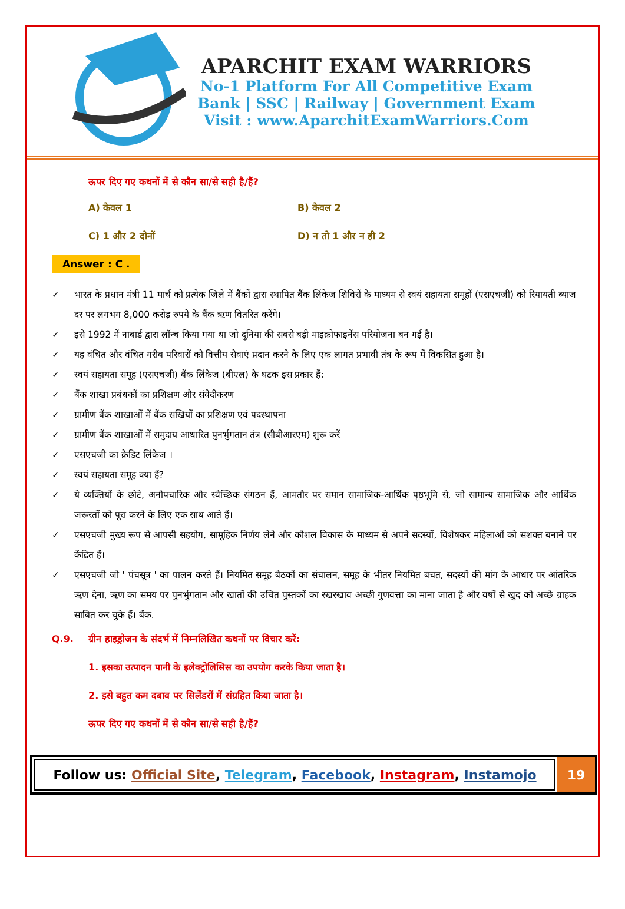APARCHIT EXAM WARRIORS
No-1 Platform For All Competitive Exam
Bank | SSC | Railway | Government Exam
Visit : www.AparchitExamWarriors.Com
ऊपर दिए गए कथनों में से कौन सा/से सही है/हैं?
A) केवल 1
B) केवल 2
C) 1 और 2 दोनों
D) न तो 1 और न ही 2
Answer : C .
✓ भारत के प्रधान मंत्री 11 मार्च को प्रत्येक जिले में बैंकों द्वारा स्थापित बैंक लिंकेज शिविरों के माध्यम से स्वयं सहायता समूहों (एसएचजी) को रियायती ब्याज दर पर लगभग 8,000 करोड़ रुपये के बैंक ऋण वितरित करेंगे।
✓ इसे 1992 में नाबार्ड द्वारा लॉन्च किया गया था जो दुनिया की सबसे बड़ी माइक्रोफाइनेंस परियोजना बन गई है।
✓ यह वंचित और वंचित गरीब परिवारों को वित्तीय सेवाएं प्रदान करने के लिए एक लागत प्रभावी तंत्र के रूप में विकसित हुआ है।
✓ स्वयं सहायता समूह (एसएचजी) बैंक लिंकेज (बीएल) के घटक इस प्रकार हैं:
✓ बैंक शाखा प्रबंधकों का प्रशिक्षण और संवेदीकरण
✓ ग्रामीण बैंक शाखाओं में बैंक सखियों का प्रशिक्षण एवं पदस्थापना
✓ ग्रामीण बैंक शाखाओं में समुदाय आधारित पुनर्भुगतान तंत्र (सीबीआरएम) शुरू करें
✓ एसएचजी का क्रेडिट लिंकेज ।
✓ स्वयं सहायता समूह क्या हैं?
✓ ये व्यक्तियों के छोटे, अनौपचारिक और स्वैच्छिक संगठन हैं, आमतौर पर समान सामाजिक-आर्थिक पृष्ठभूमि से, जो सामान्य सामाजिक और आर्थिक जरूरतों को पूरा करने के लिए एक साथ आते हैं।
✓ एसएचजी मुख्य रूप से आपसी सहयोग, सामूहिक निर्णय लेने और कौशल विकास के माध्यम से अपने सदस्यों, विशेषकर महिलाओं को सशक्त बनाने पर केंद्रित हैं।
✓ एसएचजी जो ' पंचसूत्र ' का पालन करते हैं। नियमित समूह बैठकों का संचालन, समूह के भीतर नियमित बचत, सदस्यों की मांग के आधार पर आंतरिक ऋण देना, ऋण का समय पर पुनर्भुगतान और खातों की उचित पुस्तकों का रखरखाव अच्छी गुणवत्ता का माना जाता है और वर्षों से खुद को अच्छे ग्राहक साबित कर चुके हैं। बैंक.
Q.9. ग्रीन हाइड्रोजन के संदर्भ में निम्नलिखित कथनों पर विचार करें:
1. इसका उत्पादन पानी के इलेक्ट्रोलिसिस का उपयोग करके किया जाता है।
2. इसे बहुत कम दबाव पर सिलेंडरों में संग्रहित किया जाता है।
ऊपर दिए गए कथनों में से कौन सा/से सही है/हैं?
Follow us: Official Site, Telegram, Facebook, Instagram, Instamojo
19